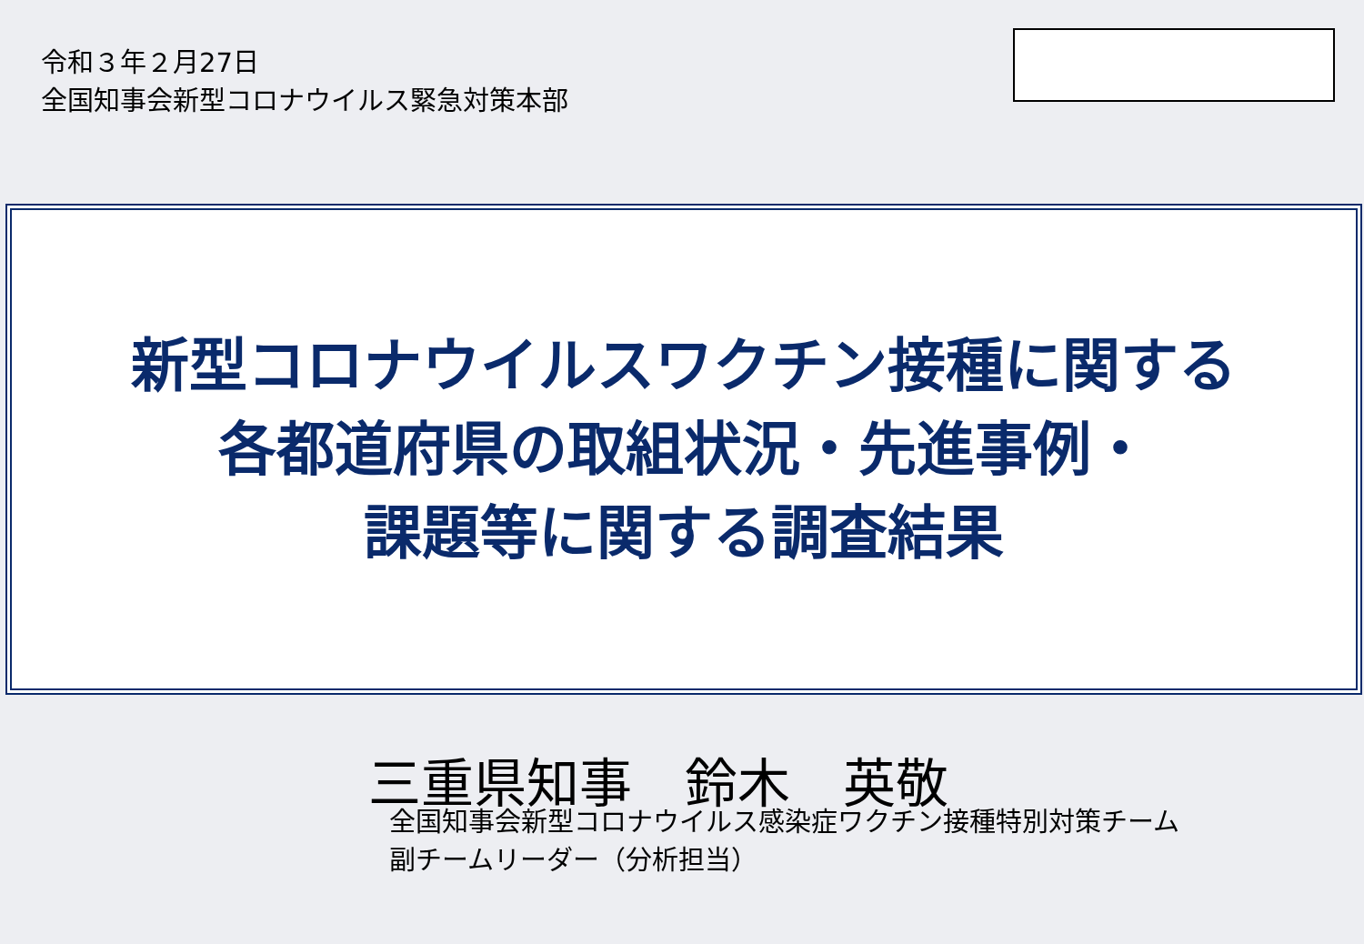令和３年２月27日
全国知事会新型コロナウイルス緊急対策本部
新型コロナウイルスワクチン接種に関する
各都道府県の取組状況・先進事例・
課題等に関する調査結果
三重県知事　鈴木　英敬
全国知事会新型コロナウイルス感染症ワクチン接種特別対策チーム
副チームリーダー（分析担当）